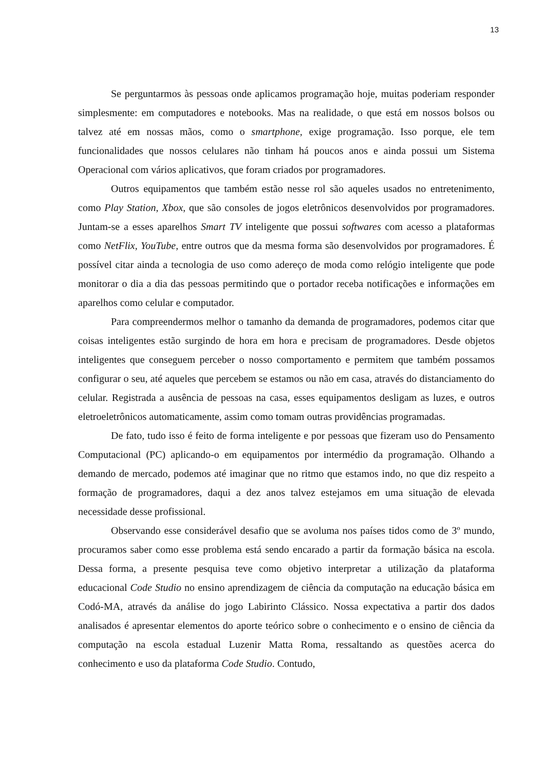13
Se perguntarmos às pessoas onde aplicamos programação hoje, muitas poderiam responder simplesmente: em computadores e notebooks. Mas na realidade, o que está em nossos bolsos ou talvez até em nossas mãos, como o smartphone, exige programação. Isso porque, ele tem funcionalidades que nossos celulares não tinham há poucos anos e ainda possui um Sistema Operacional com vários aplicativos, que foram criados por programadores.
Outros equipamentos que também estão nesse rol são aqueles usados no entretenimento, como Play Station, Xbox, que são consoles de jogos eletrônicos desenvolvidos por programadores. Juntam-se a esses aparelhos Smart TV inteligente que possui softwares com acesso a plataformas como NetFlix, YouTube, entre outros que da mesma forma são desenvolvidos por programadores. É possível citar ainda a tecnologia de uso como adereço de moda como relógio inteligente que pode monitorar o dia a dia das pessoas permitindo que o portador receba notificações e informações em aparelhos como celular e computador.
Para compreendermos melhor o tamanho da demanda de programadores, podemos citar que coisas inteligentes estão surgindo de hora em hora e precisam de programadores. Desde objetos inteligentes que conseguem perceber o nosso comportamento e permitem que também possamos configurar o seu, até aqueles que percebem se estamos ou não em casa, através do distanciamento do celular. Registrada a ausência de pessoas na casa, esses equipamentos desligam as luzes, e outros eletroeletrônicos automaticamente, assim como tomam outras providências programadas.
De fato, tudo isso é feito de forma inteligente e por pessoas que fizeram uso do Pensamento Computacional (PC) aplicando-o em equipamentos por intermédio da programação. Olhando a demando de mercado, podemos até imaginar que no ritmo que estamos indo, no que diz respeito a formação de programadores, daqui a dez anos talvez estejamos em uma situação de elevada necessidade desse profissional.
Observando esse considerável desafio que se avoluma nos países tidos como de 3º mundo, procuramos saber como esse problema está sendo encarado a partir da formação básica na escola. Dessa forma, a presente pesquisa teve como objetivo interpretar a utilização da plataforma educacional Code Studio no ensino aprendizagem de ciência da computação na educação básica em Codó-MA, através da análise do jogo Labirinto Clássico. Nossa expectativa a partir dos dados analisados é apresentar elementos do aporte teórico sobre o conhecimento e o ensino de ciência da computação na escola estadual Luzenir Matta Roma, ressaltando as questões acerca do conhecimento e uso da plataforma Code Studio. Contudo,